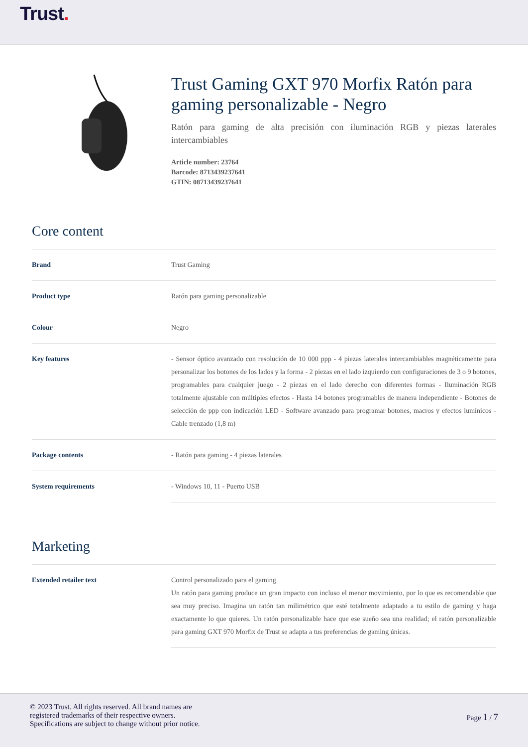Trust.
Trust Gaming GXT 970 Morfix Ratón para gaming personalizable - Negro
Ratón para gaming de alta precisión con iluminación RGB y piezas laterales intercambiables
Article number: 23764
Barcode: 8713439237641
GTIN: 08713439237641
Core content
| Brand | Trust Gaming |
| Product type | Ratón para gaming personalizable |
| Colour | Negro |
| Key features | - Sensor óptico avanzado con resolución de 10 000 ppp - 4 piezas laterales intercambiables magnéticamente para personalizar los botones de los lados y la forma - 2 piezas en el lado izquierdo con configuraciones de 3 o 9 botones, programables para cualquier juego - 2 piezas en el lado derecho con diferentes formas - Iluminación RGB totalmente ajustable con múltiples efectos - Hasta 14 botones programables de manera independiente - Botones de selección de ppp con indicación LED - Software avanzado para programar botones, macros y efectos lumínicos - Cable trenzado (1,8 m) |
| Package contents | - Ratón para gaming - 4 piezas laterales |
| System requirements | - Windows 10, 11 - Puerto USB |
Marketing
| Extended retailer text | Control personalizado para el gaming Un ratón para gaming produce un gran impacto con incluso el menor movimiento, por lo que es recomendable que sea muy preciso. Imagina un ratón tan milimétrico que esté totalmente adaptado a tu estilo de gaming y haga exactamente lo que quieres. Un ratón personalizable hace que ese sueño sea una realidad; el ratón personalizable para gaming GXT 970 Morfix de Trust se adapta a tus preferencias de gaming únicas. |
© 2023 Trust. All rights reserved. All brand names are
registered trademarks of their respective owners.
Specifications are subject to change without prior notice.
Page 1 / 7